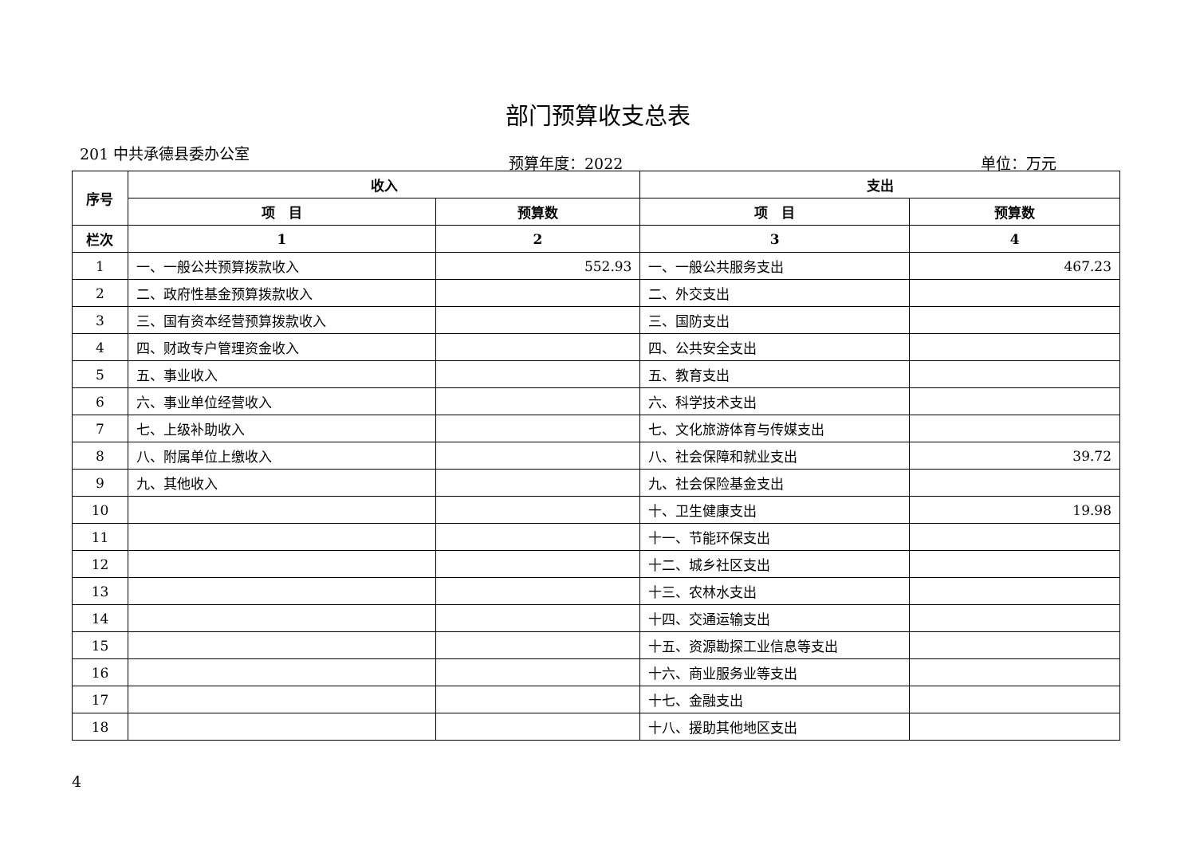部门预算收支总表
201 中共承德县委办公室
预算年度：2022 单位：万元
| 序号 | 收入 | | 支出 | |
| --- | --- | --- | --- | --- |
| | 项 目 | 预算数 | 项 目 | 预算数 |
| 栏次 | 1 | 2 | 3 | 4 |
| 1 | 一、一般公共预算拨款收入 | 552.93 | 一、一般公共服务支出 | 467.23 |
| 2 | 二、政府性基金预算拨款收入 | | 二、外交支出 | |
| 3 | 三、国有资本经营预算拨款收入 | | 三、国防支出 | |
| 4 | 四、财政专户管理资金收入 | | 四、公共安全支出 | |
| 5 | 五、事业收入 | | 五、教育支出 | |
| 6 | 六、事业单位经营收入 | | 六、科学技术支出 | |
| 7 | 七、上级补助收入 | | 七、文化旅游体育与传媒支出 | |
| 8 | 八、附属单位上缴收入 | | 八、社会保障和就业支出 | 39.72 |
| 9 | 九、其他收入 | | 九、社会保险基金支出 | |
| 10 | | | 十、卫生健康支出 | 19.98 |
| 11 | | | 十一、节能环保支出 | |
| 12 | | | 十二、城乡社区支出 | |
| 13 | | | 十三、农林水支出 | |
| 14 | | | 十四、交通运输支出 | |
| 15 | | | 十五、资源勘探工业信息等支出 | |
| 16 | | | 十六、商业服务业等支出 | |
| 17 | | | 十七、金融支出 | |
| 18 | | | 十八、援助其他地区支出 | |
4